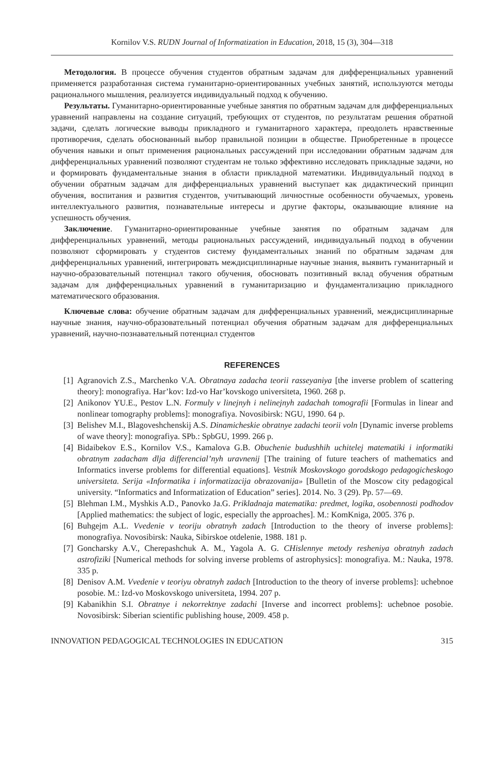Kornilov V.S. RUDN Journal of Informatization in Education, 2018, 15 (3), 304—318
Методология. В процессе обучения студентов обратным задачам для дифференциальных уравнений применяется разработанная система гуманитарно-ориентированных учебных занятий, используются методы рационального мышления, реализуется индивидуальный подход к обучению.
Результаты. Гуманитарно-ориентированные учебные занятия по обратным задачам для дифференциальных уравнений направлены на создание ситуаций, требующих от студентов, по результатам решения обратной задачи, сделать логические выводы прикладного и гуманитарного характера, преодолеть нравственные противоречия, сделать обоснованный выбор правильной позиции в обществе. Приобретенные в процессе обучения навыки и опыт применения рациональных рассуждений при исследовании обратным задачам для дифференциальных уравнений позволяют студентам не только эффективно исследовать прикладные задачи, но и формировать фундаментальные знания в области прикладной математики. Индивидуальный подход в обучении обратным задачам для дифференциальных уравнений выступает как дидактический принцип обучения, воспитания и развития студентов, учитывающий личностные особенности обучаемых, уровень интеллектуального развития, познавательные интересы и другие факторы, оказывающие влияние на успешность обучения.
Заключение. Гуманитарно-ориентированные учебные занятия по обратным задачам для дифференциальных уравнений, методы рациональных рассуждений, индивидуальный подход в обучении позволяют сформировать у студентов систему фундаментальных знаний по обратным задачам для дифференциальных уравнений, интегрировать междисциплинарные научные знания, выявить гуманитарный и научно-образовательный потенциал такого обучения, обосновать позитивный вклад обучения обратным задачам для дифференциальных уравнений в гуманитаризацию и фундаментализацию прикладного математического образования.
Ключевые слова: обучение обратным задачам для дифференциальных уравнений, междисциплинарные научные знания, научно-образовательный потенциал обучения обратным задачам для дифференциальных уравнений, научно-познавательный потенциал студентов
REFERENCES
[1] Agranovich Z.S., Marchenko V.A. Obratnaya zadacha teorii rasseyaniya [the inverse problem of scattering theory]: monografiya. Har’kov: Izd-vo Har’kovskogo universiteta, 1960. 268 p.
[2] Anikonov YU.E., Pestov L.N. Formuly v linejnyh i nelinejnyh zadachah tomografii [Formulas in linear and nonlinear tomography problems]: monografiya. Novosibirsk: NGU, 1990. 64 p.
[3] Belishev M.I., Blagoveshchenskij A.S. Dinamicheskie obratnye zadachi teorii voln [Dynamic inverse problems of wave theory]: monografiya. SPb.: SpbGU, 1999. 266 p.
[4] Bidaibekov E.S., Kornilov V.S., Kamalova G.B. Obuchenie budushhih uchitelej matematiki i informatiki obratnym zadacham dlja differencial’nyh uravnenij [The training of future teachers of mathematics and Informatics inverse problems for differential equations]. Vestnik Moskovskogo gorodskogo pedagogicheskogo universiteta. Serija «Informatika i informatizacija obrazovanija» [Bulletin of the Moscow city pedagogical university. “Informatics and Informatization of Education” series]. 2014. No. 3 (29). Pp. 57—69.
[5] Blehman I.M., Myshkis A.D., Panovko Ja.G. Prikladnaja matematika: predmet, logika, osobennosti podhodov [Applied mathematics: the subject of logic, especially the approaches]. M.: KomKniga, 2005. 376 p.
[6] Buhgejm A.L. Vvedenie v teoriju obratnyh zadach [Introduction to the theory of inverse problems]: monografiya. Novosibirsk: Nauka, Sibirskoe otdelenie, 1988. 181 p.
[7] Goncharsky A.V., Cherepashchuk A. M., Yagola A. G. CHislennye metody resheniya obratnyh zadach astrofiziki [Numerical methods for solving inverse problems of astrophysics]: monografiya. M.: Nauka, 1978. 335 p.
[8] Denisov A.M. Vvedenie v teoriyu obratnyh zadach [Introduction to the theory of inverse problems]: uchebnoe posobie. M.: Izd-vo Moskovskogo universiteta, 1994. 207 p.
[9] Kabanikhin S.I. Obratnye i nekorrektnye zadachi [Inverse and incorrect problems]: uchebnoe posobie. Novosibirsk: Siberian scientific publishing house, 2009. 458 p.
INNOVATION PEDAGOGICAL TECHNOLOGIES IN EDUCATION 315